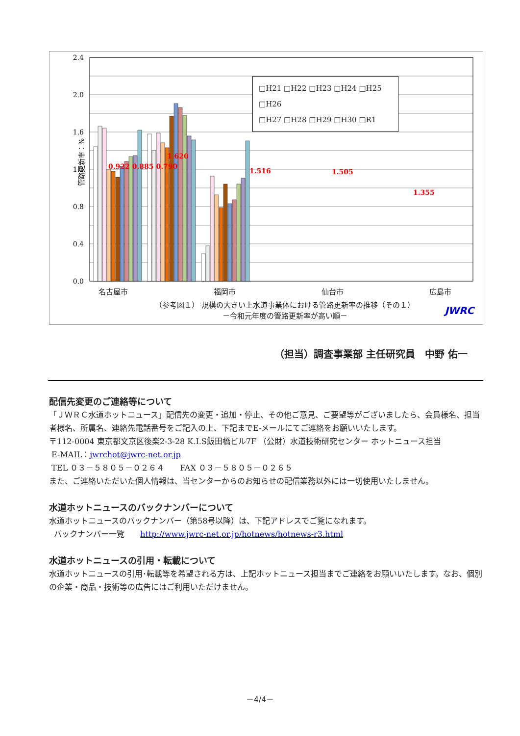管路更新率：%
2.4
2.0
1.6
1.2
0.8
0.4
0.0
1.620
1.516
1.505
1.355
□H21 □H22 □H23 □H24 □H25 □H26
□H27 □H28 □H29 □H30 □R1
0.922 0.885 0.790
名古屋市 福岡市 仙台市 広島市
（参考図１） 規模の大きい上水道事業体における管路更新率の推移（その１）
－令和元年度の管路更新率が高い順－
JWRC
（担当）調査事業部 主任研究員　中野 佑一
配信先変更のご連絡等について
「ＪＷＲＣ水道ホットニュース」配信先の変更・追加・停止、その他ご意見、ご要望等がございましたら、会員様名、担当者様名、所属名、連絡先電話番号をご記入の上、下記までE-メールにてご連絡をお願いいたします。
〒112-0004 東京都文京区後楽2-3-28 K.I.S飯田橋ビル7F （公財）水道技術研究センター ホットニュース担当
E-MAIL：jwrchot@jwrc-net.or.jp
TEL ０３－５８０５－０２６４　　FAX ０３－５８０５－０２６５
また、ご連絡いただいた個人情報は、当センターからのお知らせの配信業務以外には一切使用いたしません。
水道ホットニュースのバックナンバーについて
水道ホットニュースのバックナンバー（第58号以降）は、下記アドレスでご覧になれます。
バックナンバー一覧　　http://www.jwrc-net.or.jp/hotnews/hotnews-r3.html
水道ホットニュースの引用・転載について
水道ホットニュースの引用･転載等を希望される方は、上記ホットニュース担当までご連絡をお願いいたします。なお、個別の企業・商品・技術等の広告にはご利用いただけません。
－4/4－